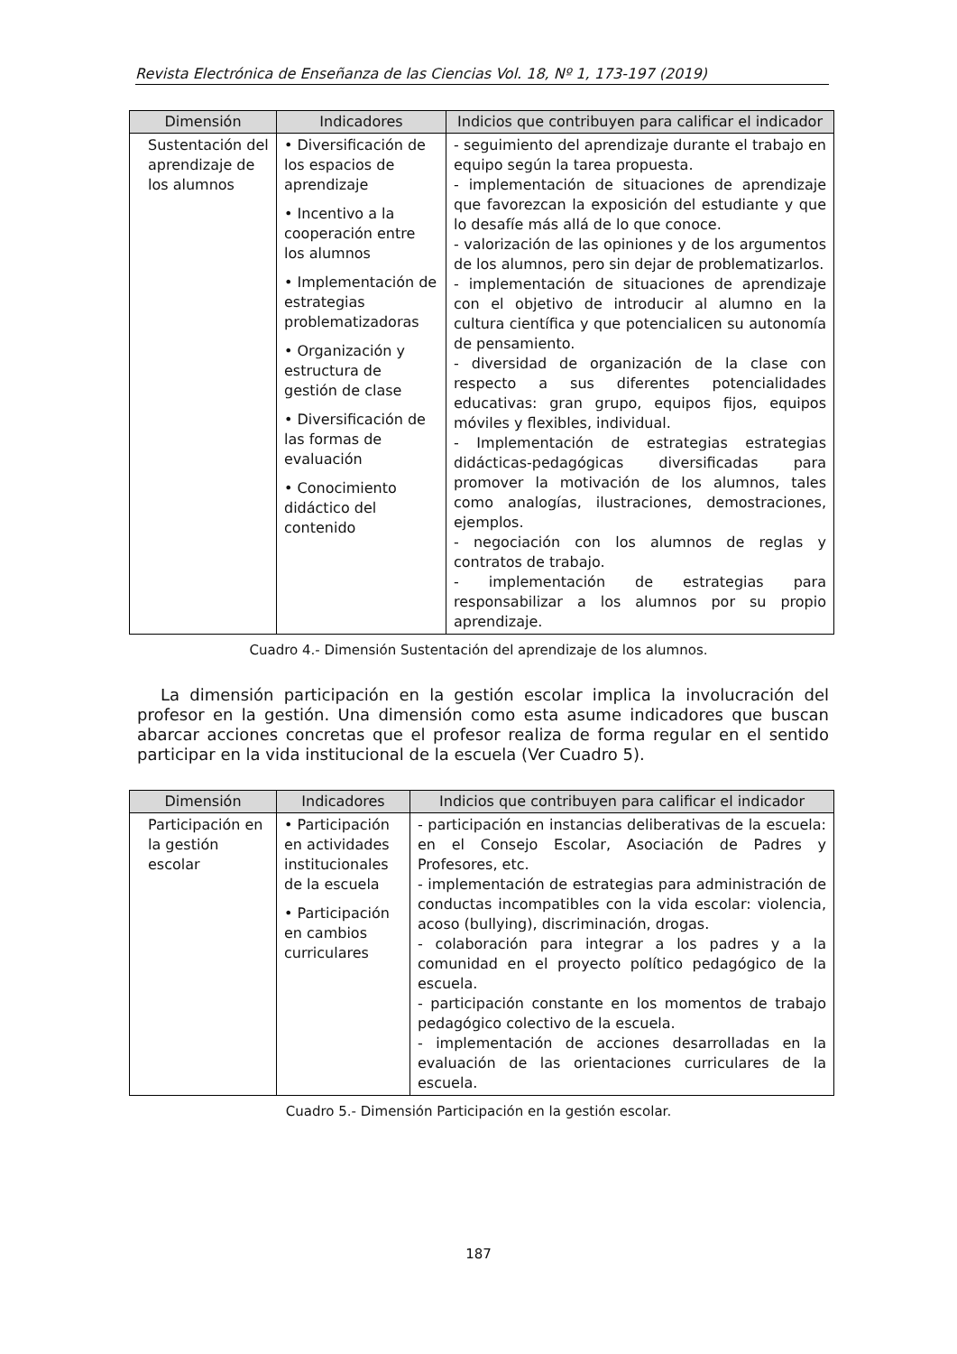Revista Electrónica de Enseñanza de las Ciencias Vol. 18, Nº 1, 173-197 (2019)
| Dimensión | Indicadores | Indicios que contribuyen para calificar el indicador |
| --- | --- | --- |
| Sustentación del aprendizaje de los alumnos | • Diversificación de los espacios de aprendizaje • Incentivo a la cooperación entre los alumnos • Implementación de estrategias problematizadoras • Organización y estructura de gestión de clase • Diversificación de las formas de evaluación • Conocimiento didáctico del contenido | - seguimiento del aprendizaje durante el trabajo en equipo según la tarea propuesta. - implementación de situaciones de aprendizaje que favorezcan la exposición del estudiante y que lo desafíe más allá de lo que conoce. - valorización de las opiniones y de los argumentos de los alumnos, pero sin dejar de problematizarlos. - implementación de situaciones de aprendizaje con el objetivo de introducir al alumno en la cultura científica y que potencialicen su autonomía de pensamiento. - diversidad de organización de la clase con respecto a sus diferentes potencialidades educativas: gran grupo, equipos fijos, equipos móviles y flexibles, individual. - Implementación de estrategias estrategias didácticas-pedagógicas diversificadas para promover la motivación de los alumnos, tales como analogías, ilustraciones, demostraciones, ejemplos. - negociación con los alumnos de reglas y contratos de trabajo. - implementación de estrategias para responsabilizar a los alumnos por su propio aprendizaje. |
Cuadro 4.- Dimensión Sustentación del aprendizaje de los alumnos.
La dimensión participación en la gestión escolar implica la involucración del profesor en la gestión. Una dimensión como esta asume indicadores que buscan abarcar acciones concretas que el profesor realiza de forma regular en el sentido participar en la vida institucional de la escuela (Ver Cuadro 5).
| Dimensión | Indicadores | Indicios que contribuyen para calificar el indicador |
| --- | --- | --- |
| Participación en la gestión escolar | • Participación en actividades institucionales de la escuela • Participación en cambios curriculares | - participación en instancias deliberativas de la escuela: en el Consejo Escolar, Asociación de Padres y Profesores, etc. - implementación de estrategias para administración de conductas incompatibles con la vida escolar: violencia, acoso (bullying), discriminación, drogas. - colaboración para integrar a los padres y a la comunidad en el proyecto político pedagógico de la escuela. - participación constante en los momentos de trabajo pedagógico colectivo de la escuela. - implementación de acciones desarrolladas en la evaluación de las orientaciones curriculares de la escuela. |
Cuadro 5.- Dimensión Participación en la gestión escolar.
187